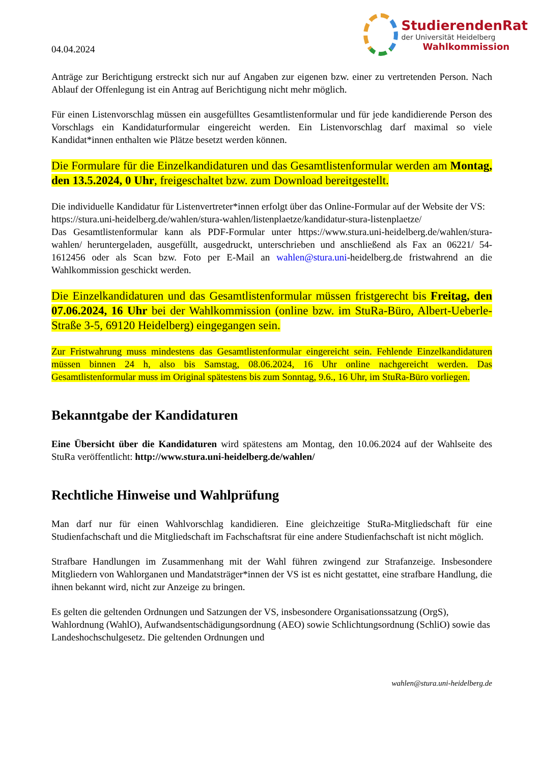04.04.2024
StudierendenRat
der Universität Heidelberg
Wahlkommission
Anträge zur Berichtigung erstreckt sich nur auf Angaben zur eigenen bzw. einer zu vertretenden Person. Nach Ablauf der Offenlegung ist ein Antrag auf Berichtigung nicht mehr möglich.
Für einen Listenvorschlag müssen ein ausgefülltes Gesamtlistenformular und für jede kandidierende Person des Vorschlags ein Kandidaturformular eingereicht werden. Ein Listenvorschlag darf maximal so viele Kandidat*innen enthalten wie Plätze besetzt werden können.
Die Formulare für die Einzelkandidaturen und das Gesamtlistenformular werden am Montag, den 13.5.2024, 0 Uhr, freigeschaltet bzw. zum Download bereitgestellt.
Die individuelle Kandidatur für Listenvertreter*innen erfolgt über das Online-Formular auf der Website der VS:
https://stura.uni-heidelberg.de/wahlen/stura-wahlen/listenplaetze/kandidatur-stura-listenplaetze/
Das Gesamtlistenformular kann als PDF-Formular unter https://www.stura.uni-heidelberg.de/wahlen/stura-wahlen/ heruntergeladen, ausgefüllt, ausgedruckt, unterschrieben und anschließend als Fax an 06221/ 54-1612456 oder als Scan bzw. Foto per E-Mail an wahlen@stura.uni-heidelberg.de fristwahrend an die Wahlkommission geschickt werden.
Die Einzelkandidaturen und das Gesamtlistenformular müssen fristgerecht bis Freitag, den 07.06.2024, 16 Uhr bei der Wahlkommission (online bzw. im StuRa-Büro, Albert-Ueberle-Straße 3-5, 69120 Heidelberg) eingegangen sein.
Zur Fristwahrung muss mindestens das Gesamtlistenformular eingereicht sein. Fehlende Einzelkandidaturen müssen binnen 24 h, also bis Samstag, 08.06.2024, 16 Uhr online nachgereicht werden. Das Gesamtlistenformular muss im Original spätestens bis zum Sonntag, 9.6., 16 Uhr, im StuRa-Büro vorliegen.
Bekanntgabe der Kandidaturen
Eine Übersicht über die Kandidaturen wird spätestens am Montag, den 10.06.2024 auf der Wahlseite des StuRa veröffentlicht: http://www.stura.uni-heidelberg.de/wahlen/
Rechtliche Hinweise und Wahlprüfung
Man darf nur für einen Wahlvorschlag kandidieren. Eine gleichzeitige StuRa-Mitgliedschaft für eine Studienfachschaft und die Mitgliedschaft im Fachschaftsrat für eine andere Studienfachschaft ist nicht möglich.
Strafbare Handlungen im Zusammenhang mit der Wahl führen zwingend zur Strafanzeige. Insbesondere Mitgliedern von Wahlorganen und Mandatsträger*innen der VS ist es nicht gestattet, eine strafbare Handlung, die ihnen bekannt wird, nicht zur Anzeige zu bringen.
Es gelten die geltenden Ordnungen und Satzungen der VS, insbesondere Organisationssatzung (OrgS), Wahlordnung (WahlO), Aufwandsentschädigungsordnung (AEO) sowie Schlichtungsordnung (SchliO) sowie das Landeshochschulgesetz. Die geltenden Ordnungen und
wahlen@stura.uni-heidelberg.de